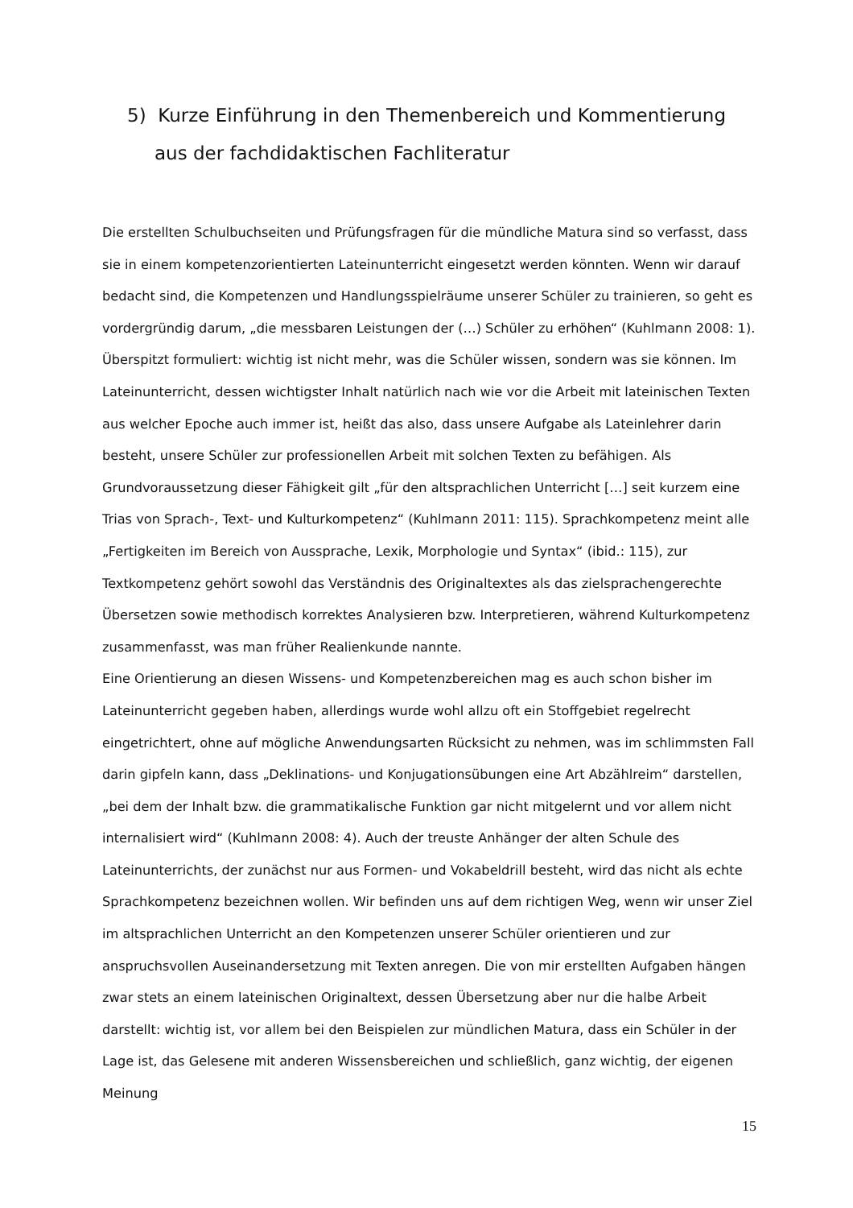5) Kurze Einführung in den Themenbereich und Kommentierung aus der fachdidaktischen Fachliteratur
Die erstellten Schulbuchseiten und Prüfungsfragen für die mündliche Matura sind so verfasst, dass sie in einem kompetenzorientierten Lateinunterricht eingesetzt werden könnten. Wenn wir darauf bedacht sind, die Kompetenzen und Handlungsspielräume unserer Schüler zu trainieren, so geht es vordergründig darum, „die messbaren Leistungen der (…) Schüler zu erhöhen“ (Kuhlmann 2008: 1). Überspitzt formuliert: wichtig ist nicht mehr, was die Schüler wissen, sondern was sie können. Im Lateinunterricht, dessen wichtigster Inhalt natürlich nach wie vor die Arbeit mit lateinischen Texten aus welcher Epoche auch immer ist, heißt das also, dass unsere Aufgabe als Lateinlehrer darin besteht, unsere Schüler zur professionellen Arbeit mit solchen Texten zu befähigen. Als Grundvoraussetzung dieser Fähigkeit gilt „für den altsprachlichen Unterricht […] seit kurzem eine Trias von Sprach-, Text- und Kulturkompetenz“ (Kuhlmann 2011: 115). Sprachkompetenz meint alle „Fertigkeiten im Bereich von Aussprache, Lexik, Morphologie und Syntax“ (ibid.: 115), zur Textkompetenz gehört sowohl das Verständnis des Originaltextes als das zielsprachengerechte Übersetzen sowie methodisch korrektes Analysieren bzw. Interpretieren, während Kulturkompetenz zusammenfasst, was man früher Realienkunde nannte.
Eine Orientierung an diesen Wissens- und Kompetenzbereichen mag es auch schon bisher im Lateinunterricht gegeben haben, allerdings wurde wohl allzu oft ein Stoffgebiet regelrecht eingetrichtert, ohne auf mögliche Anwendungsarten Rücksicht zu nehmen, was im schlimmsten Fall darin gipfeln kann, dass „Deklinations- und Konjugationsübungen eine Art Abzählreim“ darstellen, „bei dem der Inhalt bzw. die grammatikalische Funktion gar nicht mitgelernt und vor allem nicht internalisiert wird“ (Kuhlmann 2008: 4). Auch der treuste Anhänger der alten Schule des Lateinunterrichts, der zunächst nur aus Formen- und Vokabeldrill besteht, wird das nicht als echte Sprachkompetenz bezeichnen wollen. Wir befinden uns auf dem richtigen Weg, wenn wir unser Ziel im altsprachlichen Unterricht an den Kompetenzen unserer Schüler orientieren und zur anspruchsvollen Auseinandersetzung mit Texten anregen. Die von mir erstellten Aufgaben hängen zwar stets an einem lateinischen Originaltext, dessen Übersetzung aber nur die halbe Arbeit darstellt: wichtig ist, vor allem bei den Beispielen zur mündlichen Matura, dass ein Schüler in der Lage ist, das Gelesene mit anderen Wissensbereichen und schließlich, ganz wichtig, der eigenen Meinung
15